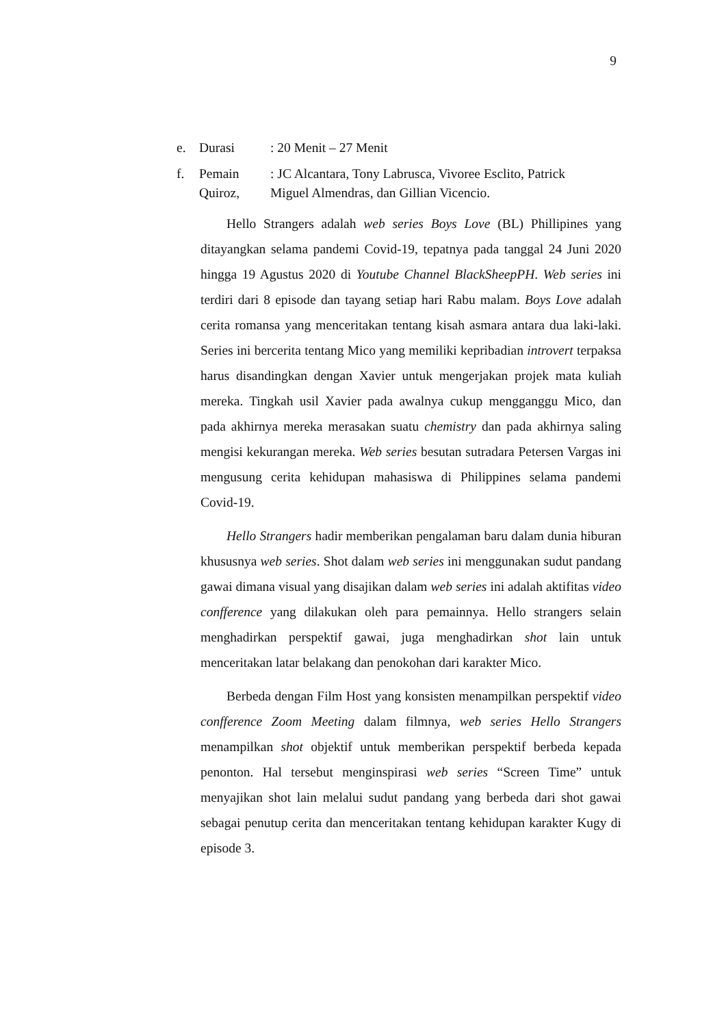9
e. Durasi: 20 Menit – 27 Menit
f. Pemain
Quiroz,: JC Alcantara, Tony Labrusca, Vivoree Esclito, Patrick
Miguel Almendras, dan Gillian Vicencio.
Hello Strangers adalah web series Boys Love (BL) Phillipines yang ditayangkan selama pandemi Covid-19, tepatnya pada tanggal 24 Juni 2020 hingga 19 Agustus 2020 di Youtube Channel BlackSheepPH. Web series ini terdiri dari 8 episode dan tayang setiap hari Rabu malam. Boys Love adalah cerita romansa yang menceritakan tentang kisah asmara antara dua laki-laki. Series ini bercerita tentang Mico yang memiliki kepribadian introvert terpaksa harus disandingkan dengan Xavier untuk mengerjakan projek mata kuliah mereka. Tingkah usil Xavier pada awalnya cukup mengganggu Mico, dan pada akhirnya mereka merasakan suatu chemistry dan pada akhirnya saling mengisi kekurangan mereka. Web series besutan sutradara Petersen Vargas ini mengusung cerita kehidupan mahasiswa di Philippines selama pandemi Covid-19.
Hello Strangers hadir memberikan pengalaman baru dalam dunia hiburan khususnya web series. Shot dalam web series ini menggunakan sudut pandang gawai dimana visual yang disajikan dalam web series ini adalah aktifitas video confference yang dilakukan oleh para pemainnya. Hello strangers selain menghadirkan perspektif gawai, juga menghadirkan shot lain untuk menceritakan latar belakang dan penokohan dari karakter Mico.
Berbeda dengan Film Host yang konsisten menampilkan perspektif video confference Zoom Meeting dalam filmnya, web series Hello Strangers menampilkan shot objektif untuk memberikan perspektif berbeda kepada penonton. Hal tersebut menginspirasi web series “Screen Time” untuk menyajikan shot lain melalui sudut pandang yang berbeda dari shot gawai sebagai penutup cerita dan menceritakan tentang kehidupan karakter Kugy di episode 3.